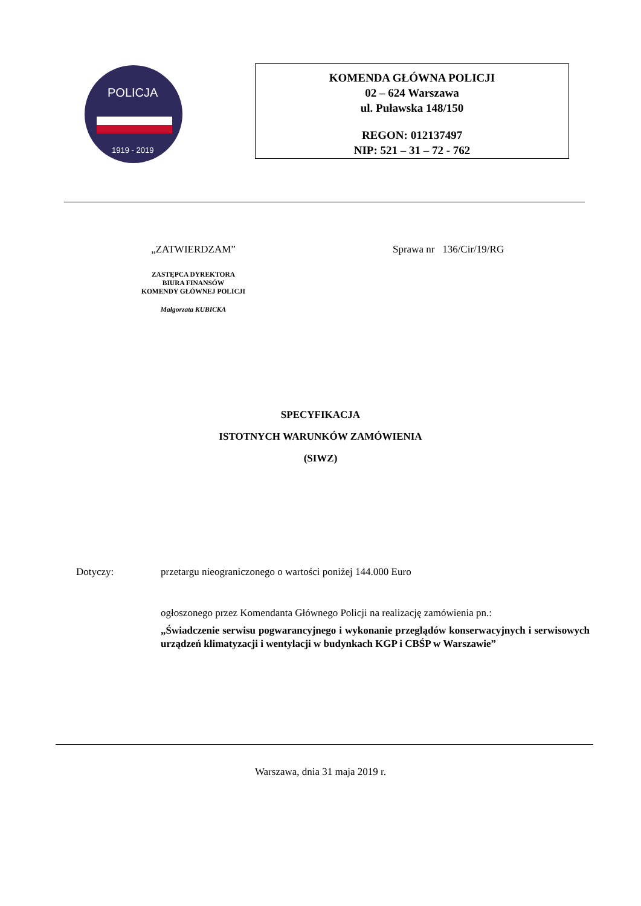POLICJA
1919 - 2019
KOMENDA GŁÓWNA POLICJI
02 – 624 Warszawa
ul. Puławska 148/150
REGON: 012137497
NIP: 521 – 31 – 72 - 762
„ZATWIERDZAM”
ZASTĘPCA DYREKTORA
BIURA FINANSÓW
KOMENDY GŁÓWNEJ POLICJI
Małgorzata KUBICKA
Sprawa nr 136/Cir/19/RG
SPECYFIKACJA
ISTOTNYCH WARUNKÓW ZAMÓWIENIA
(SIWZ)
Dotyczy: przetargu nieograniczonego o wartości poniżej 144.000 Euro
ogłoszonego przez Komendanta Głównego Policji na realizację zamówienia pn.:
„Świadczenie serwisu pogwarancyjnego i wykonanie przeglądów konserwacyjnych i serwisowych urządzeń klimatyzacji i wentylacji w budynkach KGP i CBŚP w Warszawie”
Warszawa, dnia 31 maja 2019 r.